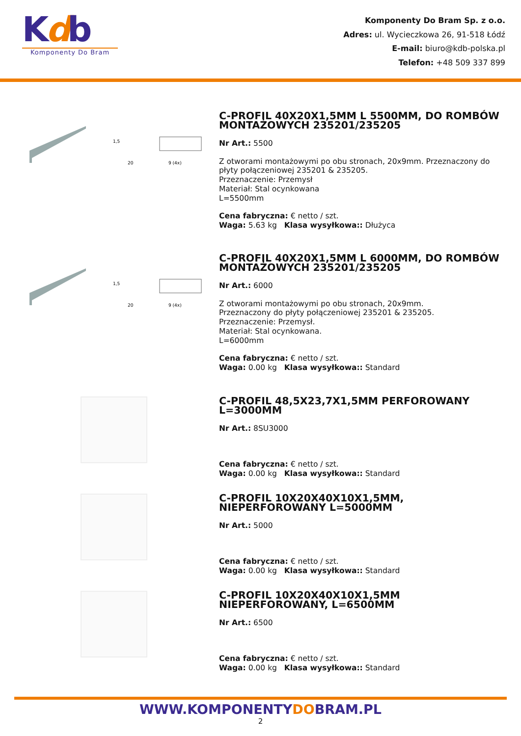Kdb
Komponenty Do Bram
Komponenty Do Bram Sp. z o.o.
Adres: ul. Wycieczkowa 26, 91-518 Łódź
E-mail: biuro@kdb-polska.pl
Telefon: +48 509 337 899
1,5
20
9 (4x)
C-PROFIL 40X20X1,5MM L 5500MM, DO ROMBÓW MONTAŻOWYCH 235201/235205
Nr Art.: 5500
Z otworami montażowymi po obu stronach, 20x9mm. Przeznaczony do płyty połączeniowej 235201 & 235205.
Przeznaczenie: Przemysł
Materiał: Stal ocynkowana
L=5500mm
Cena fabryczna: € netto / szt.
Waga: 5.63 kg Klasa wysyłkowa:: Dłużyca
1,5
20
9 (4x)
C-PROFIL 40X20X1,5MM L 6000MM, DO ROMBÓW MONTAŻOWYCH 235201/235205
Nr Art.: 6000
Z otworami montażowymi po obu stronach, 20x9mm.
Przeznaczony do płyty połączeniowej 235201 & 235205.
Przeznaczenie: Przemysł.
Materiał: Stal ocynkowana.
L=6000mm
Cena fabryczna: € netto / szt.
Waga: 0.00 kg Klasa wysyłkowa:: Standard
C-PROFIL 48,5X23,7X1,5MM PERFOROWANY L=3000MM
Nr Art.: 8SU3000
Cena fabryczna: € netto / szt.
Waga: 0.00 kg Klasa wysyłkowa:: Standard
C-PROFIL 10X20X40X10X1,5MM, NIEPERFOROWANY L=5000MM
Nr Art.: 5000
Cena fabryczna: € netto / szt.
Waga: 0.00 kg Klasa wysyłkowa:: Standard
C-PROFIL 10X20X40X10X1,5MM NIEPERFOROWANY, L=6500MM
Nr Art.: 6500
Cena fabryczna: € netto / szt.
Waga: 0.00 kg Klasa wysyłkowa:: Standard
WWW.KOMPONENTYDOBRAM.PL
2